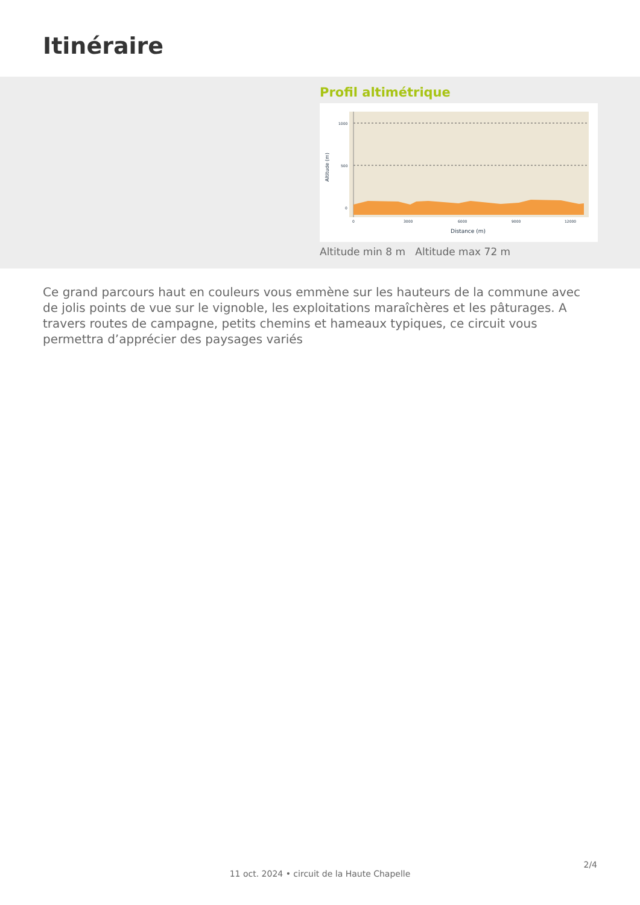Itinéraire
Profil altimétrique
1000
500
0
0
3000
6000
9000
12000
Distance (m)
Altitude (m)
Altitude min 8 m Altitude max 72 m
Ce grand parcours haut en couleurs vous emmène sur les hauteurs de la commune avec de jolis points de vue sur le vignoble, les exploitations maraîchères et les pâturages. A travers routes de campagne, petits chemins et hameaux typiques, ce circuit vous permettra d’apprécier des paysages variés
2/4
11 oct. 2024 • circuit de la Haute Chapelle